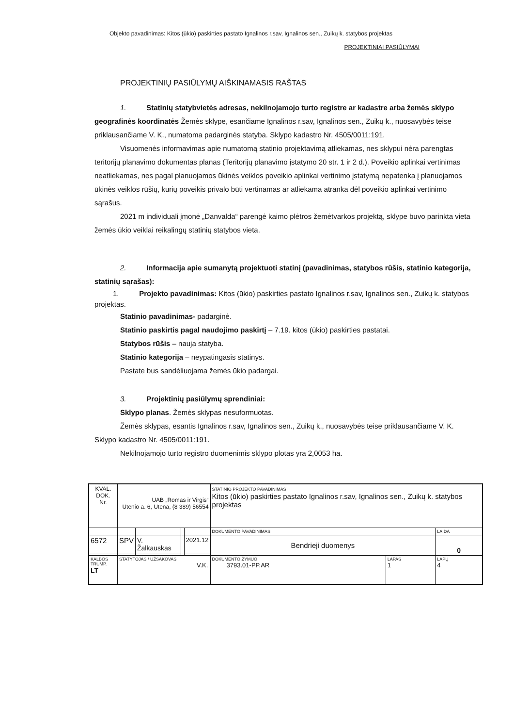Objekto pavadinimas: Kitos (ūkio) paskirties pastato Ignalinos r.sav, Ignalinos sen., Zuikų k. statybos projektas
PROJEKTINIAI PASIŪLYMAI
PROJEKTINIŲ PASIŪLYMŲ AIŠKINAMASIS RAŠTAS
1. Statinių statybvietės adresas, nekilnojamojo turto registre ar kadastre arba žemės sklypo geografinės koordinatės Žemės sklype, esančiame Ignalinos r.sav, Ignalinos sen., Zuikų k., nuosavybės teise priklausančiame V. K., numatoma padarginės statyba. Sklypo kadastro Nr. 4505/0011:191.
Visuomenės informavimas apie numatomą statinio projektavimą atliekamas, nes sklypui nėra parengtas teritorijų planavimo dokumentas planas (Teritorijų planavimo įstatymo 20 str. 1 ir 2 d.). Poveikio aplinkai vertinimas neatliekamas, nes pagal planuojamos ūkinės veiklos poveikio aplinkai vertinimo įstatymą nepatenka į planuojamos ūkinės veiklos rūšių, kurių poveikis privalo būti vertinamas ar atliekama atranka dėl poveikio aplinkai vertinimo sąrašus.
2021 m individuali įmonė „Danvalda“ parengė kaimo plėtros žemėtvarkos projektą, sklype buvo parinkta vieta žemės ūkio veiklai reikalingų statinių statybos vieta.
2. Informacija apie sumanytą projektuoti statinį (pavadinimas, statybos rūšis, statinio kategorija, statinių sąrašas):
1. Projekto pavadinimas: Kitos (ūkio) paskirties pastato Ignalinos r.sav, Ignalinos sen., Zuikų k. statybos projektas.
Statinio pavadinimas- padarginė.
Statinio paskirtis pagal naudojimo paskirtį – 7.19. kitos (ūkio) paskirties pastatai.
Statybos rūšis – nauja statyba.
Statinio kategorija – neypatingasis statinys.
Pastate bus sandėliuojama žemės ūkio padargai.
3. Projektinių pasiūlymų sprendiniai:
Sklypo planas. Žemės sklypas nesuformuotas.
Žemės sklypas, esantis Ignalinos r.sav, Ignalinos sen., Zuikų k., nuosavybės teise priklausančiame V. K. Sklypo kadastro Nr. 4505/0011:191.
Nekilnojamojo turto registro duomenimis sklypo plotas yra 2,0053 ha.
| KVAL. DOK. Nr. | UAB „Romas ir Virgis“ Utenio a. 6, Utena, (8 389) 56554 | | | | STATINIO PROJEKTO PAVADINIMAS Kitos (ūkio) paskirties pastato Ignalinos r.sav, Ignalinos sen., Zuikų k. statybos projektas | | |
| | | | | | DOKUMENTO PAVADINIMAS | | LAIDA |
| 6572 | SPV | V. Žalkauskas | | 2021.12 | Bendrieji duomenys | | 0 |
| KALBOS TRUMP. LT | STATYTOJAS / UŽSAKOVAS V.K. | | | | DOKUMENTO ŽYMUO 3793.01-PP.AR | LAPAS 1 | LAPŲ 4 |